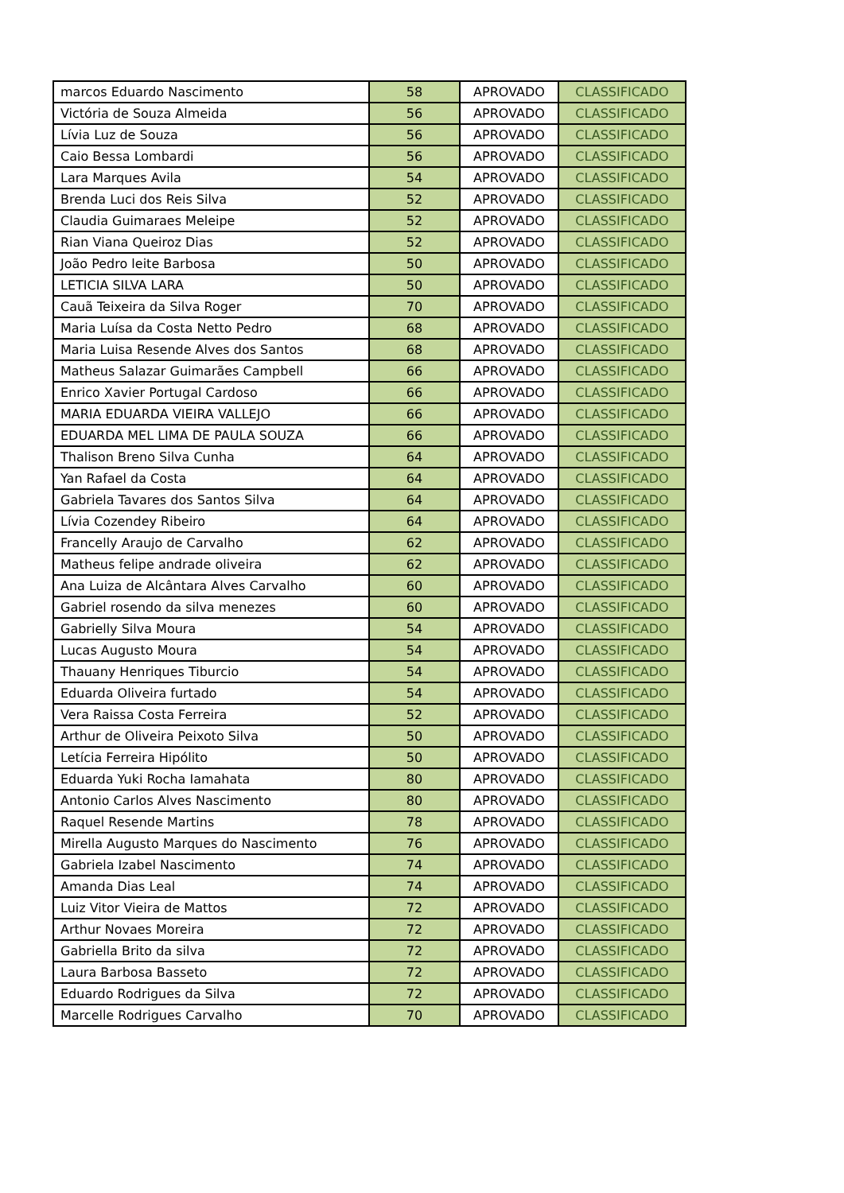| marcos Eduardo Nascimento | 58 | APROVADO | CLASSIFICADO |
| Victória de Souza Almeida | 56 | APROVADO | CLASSIFICADO |
| Lívia Luz de Souza | 56 | APROVADO | CLASSIFICADO |
| Caio Bessa Lombardi | 56 | APROVADO | CLASSIFICADO |
| Lara Marques Avila | 54 | APROVADO | CLASSIFICADO |
| Brenda Luci dos Reis Silva | 52 | APROVADO | CLASSIFICADO |
| Claudia Guimaraes Meleipe | 52 | APROVADO | CLASSIFICADO |
| Rian Viana Queiroz Dias | 52 | APROVADO | CLASSIFICADO |
| João Pedro leite Barbosa | 50 | APROVADO | CLASSIFICADO |
| LETICIA SILVA LARA | 50 | APROVADO | CLASSIFICADO |
| Cauã Teixeira da Silva Roger | 70 | APROVADO | CLASSIFICADO |
| Maria Luísa da Costa Netto Pedro | 68 | APROVADO | CLASSIFICADO |
| Maria Luisa Resende Alves dos Santos | 68 | APROVADO | CLASSIFICADO |
| Matheus Salazar Guimarães Campbell | 66 | APROVADO | CLASSIFICADO |
| Enrico Xavier Portugal Cardoso | 66 | APROVADO | CLASSIFICADO |
| MARIA EDUARDA VIEIRA VALLEJO | 66 | APROVADO | CLASSIFICADO |
| EDUARDA MEL LIMA DE PAULA SOUZA | 66 | APROVADO | CLASSIFICADO |
| Thalison Breno Silva Cunha | 64 | APROVADO | CLASSIFICADO |
| Yan Rafael da Costa | 64 | APROVADO | CLASSIFICADO |
| Gabriela Tavares dos Santos Silva | 64 | APROVADO | CLASSIFICADO |
| Lívia Cozendey Ribeiro | 64 | APROVADO | CLASSIFICADO |
| Francelly Araujo de Carvalho | 62 | APROVADO | CLASSIFICADO |
| Matheus felipe andrade oliveira | 62 | APROVADO | CLASSIFICADO |
| Ana Luiza de Alcântara Alves Carvalho | 60 | APROVADO | CLASSIFICADO |
| Gabriel rosendo da silva menezes | 60 | APROVADO | CLASSIFICADO |
| Gabrielly Silva Moura | 54 | APROVADO | CLASSIFICADO |
| Lucas Augusto Moura | 54 | APROVADO | CLASSIFICADO |
| Thauany Henriques Tiburcio | 54 | APROVADO | CLASSIFICADO |
| Eduarda Oliveira furtado | 54 | APROVADO | CLASSIFICADO |
| Vera Raissa Costa Ferreira | 52 | APROVADO | CLASSIFICADO |
| Arthur de Oliveira Peixoto Silva | 50 | APROVADO | CLASSIFICADO |
| Letícia Ferreira Hipólito | 50 | APROVADO | CLASSIFICADO |
| Eduarda Yuki Rocha Iamahata | 80 | APROVADO | CLASSIFICADO |
| Antonio Carlos Alves Nascimento | 80 | APROVADO | CLASSIFICADO |
| Raquel Resende Martins | 78 | APROVADO | CLASSIFICADO |
| Mirella Augusto Marques do Nascimento | 76 | APROVADO | CLASSIFICADO |
| Gabriela Izabel Nascimento | 74 | APROVADO | CLASSIFICADO |
| Amanda Dias Leal | 74 | APROVADO | CLASSIFICADO |
| Luiz Vitor Vieira de Mattos | 72 | APROVADO | CLASSIFICADO |
| Arthur Novaes Moreira | 72 | APROVADO | CLASSIFICADO |
| Gabriella Brito da silva | 72 | APROVADO | CLASSIFICADO |
| Laura Barbosa Basseto | 72 | APROVADO | CLASSIFICADO |
| Eduardo Rodrigues da Silva | 72 | APROVADO | CLASSIFICADO |
| Marcelle Rodrigues Carvalho | 70 | APROVADO | CLASSIFICADO |